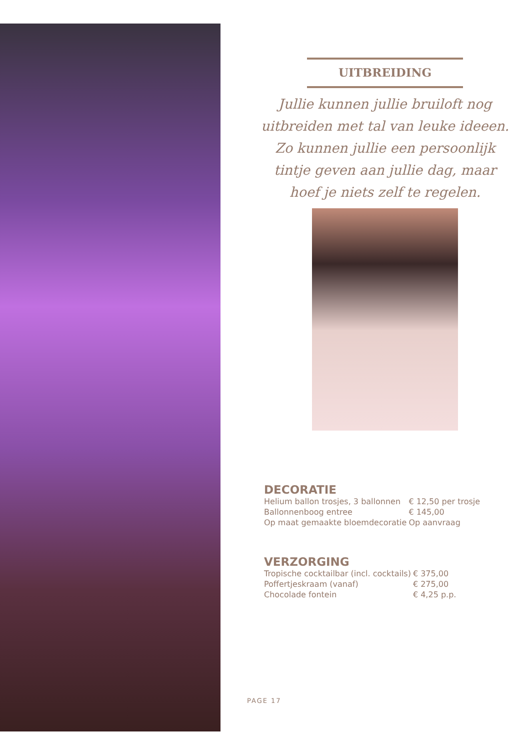UITBREIDING
Jullie kunnen jullie bruiloft nog uitbreiden met tal van leuke ideeen. Zo kunnen jullie een persoonlijk tintje geven aan jullie dag, maar hoef je niets zelf te regelen.
DECORATIE
| Helium ballon trosjes, 3 ballonnen | € 12,50 per trosje |
| Ballonnenboog entree | € 145,00 |
| Op maat gemaakte bloemdecoratie | Op aanvraag |
VERZORGING
| Tropische cocktailbar (incl. cocktails) | € 375,00 |
| Poffertjeskraam (vanaf) | € 275,00 |
| Chocolade fontein | € 4,25 p.p. |
PAGE 17